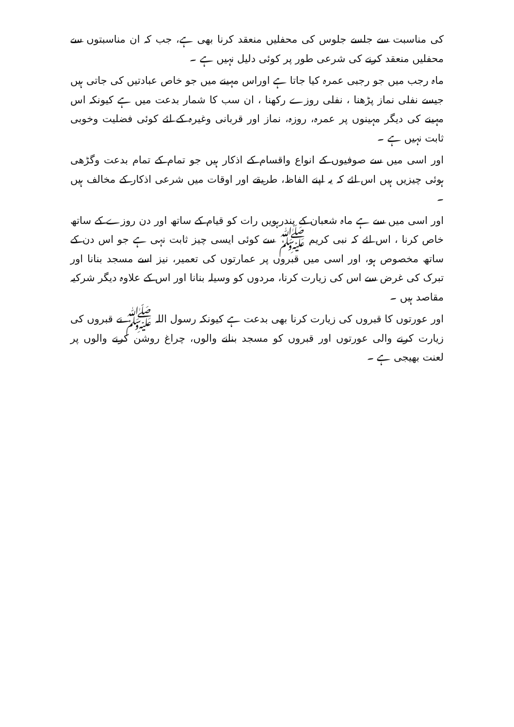کی مناسبت سے جلسے جلوس کی محفلیں منعقد کرنا بھی ہے، جب کہ ان مناسبتوں سے محفلیں منعقد کرنے کی شرعی طور پر کوئی دلیل نہیں ہے ۔
ماہ رجب میں جو رجبی عمرہ کیا جاتا ہے اوراس مہینے میں جو خاص عبادتیں کی جاتی ہیں جیسے نفلی نماز پڑھنا ، نفلی روزے رکھنا ، ان سب کا شمار بدعت میں ہے کیونکہ اس مہینے کی دیگر مہینوں پر عمرہ، روزہ، نماز اور قربانی وغیرہ کے لئے کوئی فضلیت وخوبی ثابت نہیں ہے ۔
اور اسی میں سے صوفیوں کے انواع واقسام کے اذکار ہیں جو تمام کے تمام بدعت وگڑھی ہوئی چیزیں ہیں اس لئے کہ یہ اپنے الفاظ، طریقے اور اوقات میں شرعی اذکار کے مخالف ہیں ۔
اور اسی میں سے ہے ماہ شعبان کے پندرہویں رات کو قیام کے ساتھ اور دن روزے کے ساتھ خاص کرنا ، اس لئے کہ نبی کریم ﷺ سے کوئی ایسی چیز ثابت نہی ہے جو اس دن کے ساتھ مخصوص ہو، اور اسی میں قبروں پر عمارتوں کی تعمیر، نیز اسے مسجد بنانا اور تبرک کی غرض سے اس کی زیارت کرنا، مردوں کو وسیلہ بنانا اور اس کے علاوہ دیگر شرکیہ مقاصد ہیں ۔
اور عورتوں کا قبروں کی زیارت کرنا بھی بدعت ہے کیونکہ رسول اللہ ﷺ نے قبروں کی زیارت کرنے والی عورتوں اور قبروں کو مسجد بنانے والوں، چراغ روشن کرنے والوں پر لعنت بھیجی ہے ۔